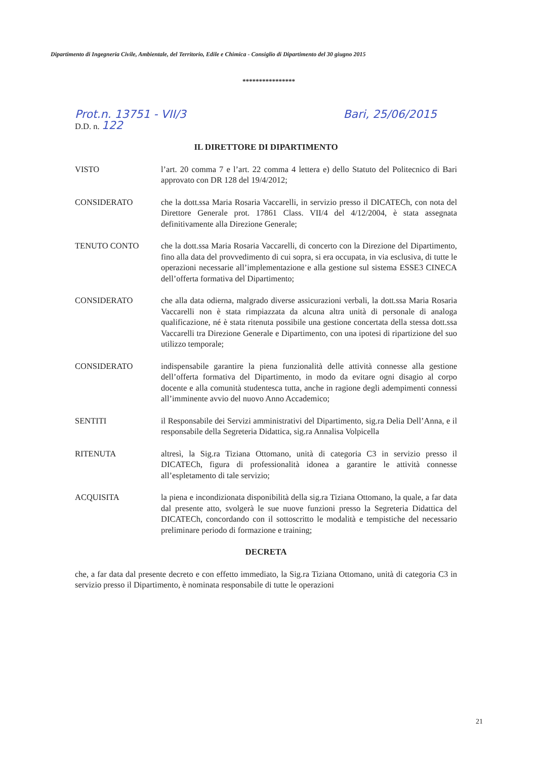Dipartimento di Ingegneria Civile, Ambientale, del Territorio, Edile e Chimica - Consiglio di Dipartimento del 30 giugno 2015
****************
Prot.n. 13751 - VII/3 Bari, 25/06/2015
D.D. n. 122
IL DIRETTORE DI DIPARTIMENTO
VISTO l’art. 20 comma 7 e l’art. 22 comma 4 lettera e) dello Statuto del Politecnico di Bari approvato con DR 128 del 19/4/2012;
CONSIDERATO che la dott.ssa Maria Rosaria Vaccarelli, in servizio presso il DICATECh, con nota del Direttore Generale prot. 17861 Class. VII/4 del 4/12/2004, è stata assegnata definitivamente alla Direzione Generale;
TENUTO CONTO che la dott.ssa Maria Rosaria Vaccarelli, di concerto con la Direzione del Dipartimento, fino alla data del provvedimento di cui sopra, si era occupata, in via esclusiva, di tutte le operazioni necessarie all’implementazione e alla gestione sul sistema ESSE3 CINECA dell’offerta formativa del Dipartimento;
CONSIDERATO che alla data odierna, malgrado diverse assicurazioni verbali, la dott.ssa Maria Rosaria Vaccarelli non è stata rimpiazzata da alcuna altra unità di personale di analoga qualificazione, né è stata ritenuta possibile una gestione concertata della stessa dott.ssa Vaccarelli tra Direzione Generale e Dipartimento, con una ipotesi di ripartizione del suo utilizzo temporale;
CONSIDERATO indispensabile garantire la piena funzionalità delle attività connesse alla gestione dell’offerta formativa del Dipartimento, in modo da evitare ogni disagio al corpo docente e alla comunità studentesca tutta, anche in ragione degli adempimenti connessi all’imminente avvio del nuovo Anno Accademico;
SENTITI il Responsabile dei Servizi amministrativi del Dipartimento, sig.ra Delia Dell’Anna, e il responsabile della Segreteria Didattica, sig.ra Annalisa Volpicella
RITENUTA altresì, la Sig.ra Tiziana Ottomano, unità di categoria C3 in servizio presso il DICATECh, figura di professionalità idonea a garantire le attività connesse all’espletamento di tale servizio;
ACQUISITA la piena e incondizionata disponibilità della sig.ra Tiziana Ottomano, la quale, a far data dal presente atto, svolgerà le sue nuove funzioni presso la Segreteria Didattica del DICATECh, concordando con il sottoscritto le modalità e tempistiche del necessario preliminare periodo di formazione e training;
DECRETA
che, a far data dal presente decreto e con effetto immediato, la Sig.ra Tiziana Ottomano, unità di categoria C3 in servizio presso il Dipartimento, è nominata responsabile di tutte le operazioni
21